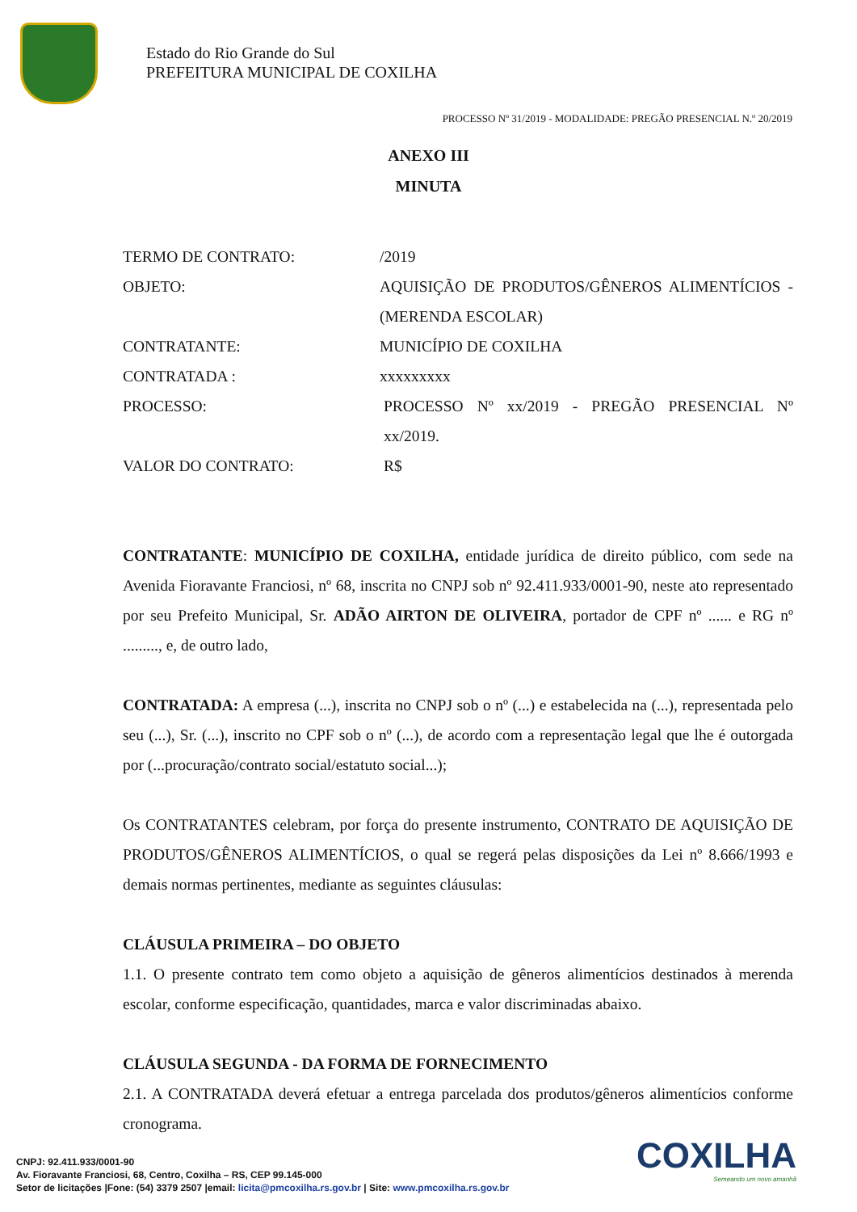Estado do Rio Grande do Sul
PREFEITURA MUNICIPAL DE COXILHA
PROCESSO Nº 31/2019 - MODALIDADE: PREGÃO PRESENCIAL N.º 20/2019
ANEXO III
MINUTA
| TERMO DE CONTRATO: | /2019 |
| OBJETO: | AQUISIÇÃO DE PRODUTOS/GÊNEROS ALIMENTÍCIOS - (MERENDA ESCOLAR) |
| CONTRATANTE: | MUNICÍPIO DE COXILHA |
| CONTRATADA : | xxxxxxxxx |
| PROCESSO: | PROCESSO Nº xx/2019 - PREGÃO PRESENCIAL Nº xx/2019. |
| VALOR DO CONTRATO: | R$ |
CONTRATANTE: MUNICÍPIO DE COXILHA, entidade jurídica de direito público, com sede na Avenida Fioravante Franciosi, nº 68, inscrita no CNPJ sob nº 92.411.933/0001-90, neste ato representado por seu Prefeito Municipal, Sr. ADÃO AIRTON DE OLIVEIRA, portador de CPF nº ...... e RG nº ........., e, de outro lado,
CONTRATADA: A empresa (...), inscrita no CNPJ sob o nº (...) e estabelecida na (...), representada pelo seu (...), Sr. (...), inscrito no CPF sob o nº (...), de acordo com a representação legal que lhe é outorgada por (...procuração/contrato social/estatuto social...);
Os CONTRATANTES celebram, por força do presente instrumento, CONTRATO DE AQUISIÇÃO DE PRODUTOS/GÊNEROS ALIMENTÍCIOS, o qual se regerá pelas disposições da Lei nº 8.666/1993 e demais normas pertinentes, mediante as seguintes cláusulas:
CLÁUSULA PRIMEIRA – DO OBJETO
1.1. O presente contrato tem como objeto a aquisição de gêneros alimentícios destinados à merenda escolar, conforme especificação, quantidades, marca e valor discriminadas abaixo.
CLÁUSULA SEGUNDA - DA FORMA DE FORNECIMENTO
2.1. A CONTRATADA deverá efetuar a entrega parcelada dos produtos/gêneros alimentícios conforme cronograma.
CNPJ: 92.411.933/0001-90
Av. Fioravante Franciosi, 68, Centro, Coxilha – RS, CEP 99.145-000
Setor de licitações |Fone: (54) 3379 2507 |email: licita@pmcoxilha.rs.gov.br | Site: www.pmcoxilha.rs.gov.br
COXILHA
Semeando um novo amanhã